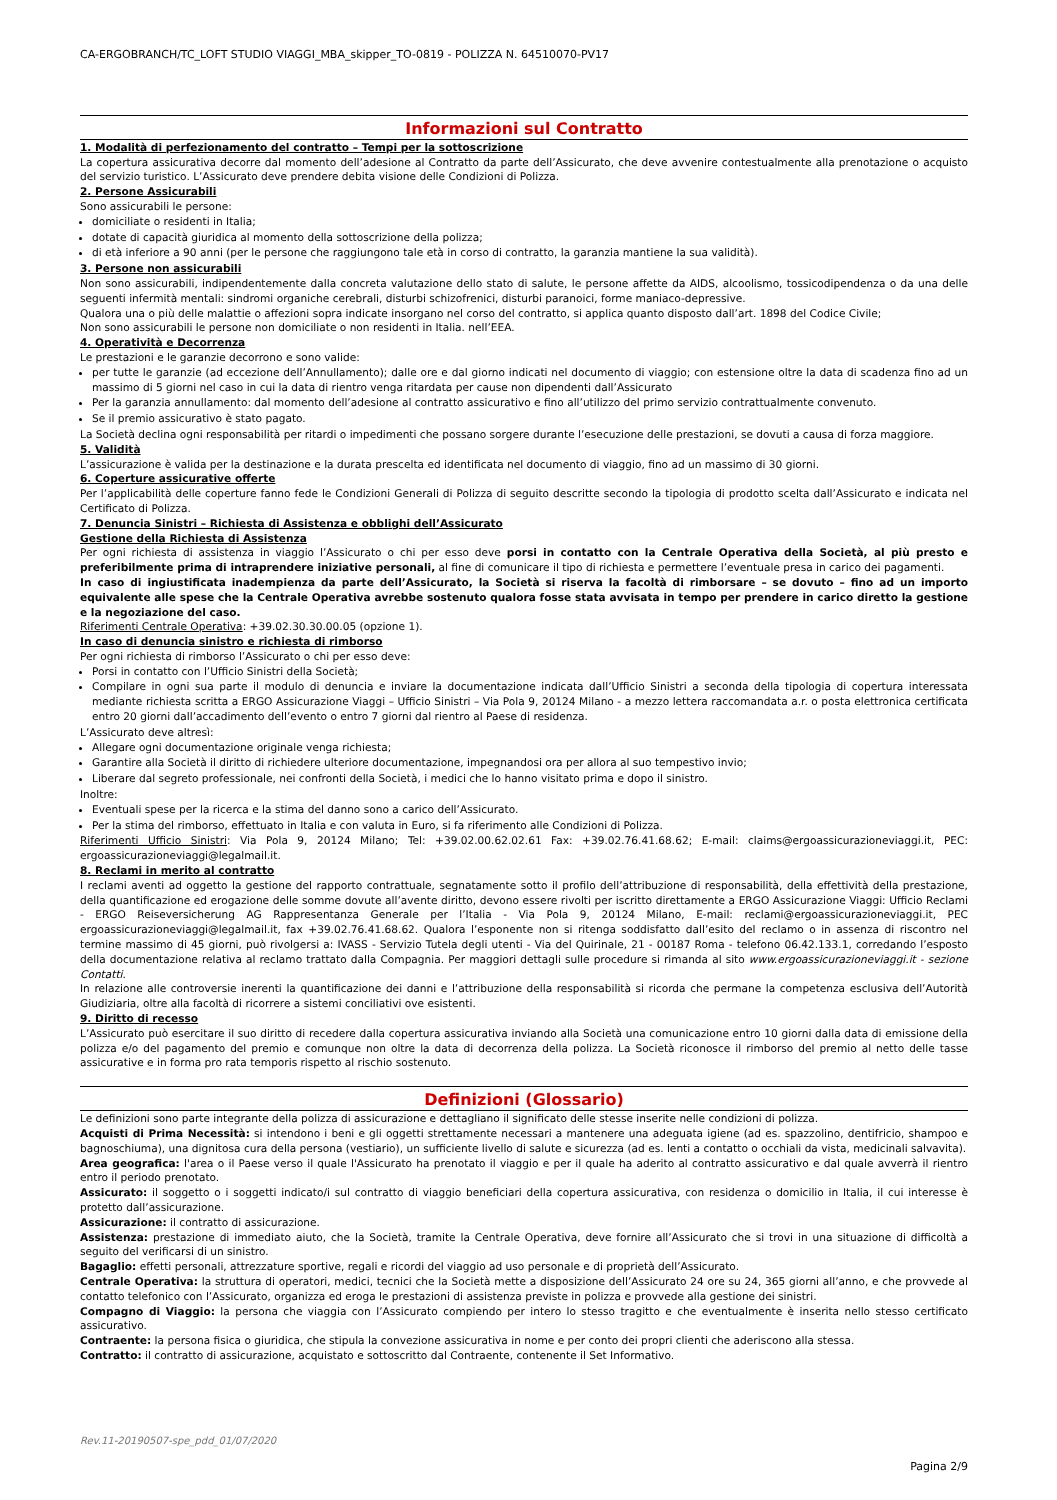CA-ERGOBRANCH/TC_LOFT STUDIO VIAGGI_MBA_skipper_TO-0819 - POLIZZA N. 64510070-PV17
Informazioni sul Contratto
1. Modalità di perfezionamento del contratto – Tempi per la sottoscrizione
La copertura assicurativa decorre dal momento dell’adesione al Contratto da parte dell’Assicurato, che deve avvenire contestualmente alla prenotazione o acquisto del servizio turistico. L’Assicurato deve prendere debita visione delle Condizioni di Polizza.
2. Persone Assicurabili
Sono assicurabili le persone:
domiciliate o residenti in Italia;
dotate di capacità giuridica al momento della sottoscrizione della polizza;
di età inferiore a 90 anni (per le persone che raggiungono tale età in corso di contratto, la garanzia mantiene la sua validità).
3. Persone non assicurabili
Non sono assicurabili, indipendentemente dalla concreta valutazione dello stato di salute, le persone affette da AIDS, alcoolismo, tossicodipendenza o da una delle seguenti infermità mentali: sindromi organiche cerebrali, disturbi schizofrenici, disturbi paranoici, forme maniaco-depressive.
Qualora una o più delle malattie o affezioni sopra indicate insorgano nel corso del contratto, si applica quanto disposto dall’art. 1898 del Codice Civile;
Non sono assicurabili le persone non domiciliate o non residenti in Italia. nell’EEA.
4. Operatività e Decorrenza
Le prestazioni e le garanzie decorrono e sono valide:
per tutte le garanzie (ad eccezione dell’Annullamento); dalle ore e dal giorno indicati nel documento di viaggio; con estensione oltre la data di scadenza fino ad un massimo di 5 giorni nel caso in cui la data di rientro venga ritardata per cause non dipendenti dall’Assicurato
Per la garanzia annullamento: dal momento dell’adesione al contratto assicurativo e fino all’utilizzo del primo servizio contrattualmente convenuto.
Se il premio assicurativo è stato pagato.
La Società declina ogni responsabilità per ritardi o impedimenti che possano sorgere durante l’esecuzione delle prestazioni, se dovuti a causa di forza maggiore.
5. Validità
L’assicurazione è valida per la destinazione e la durata prescelta ed identificata nel documento di viaggio, fino ad un massimo di 30 giorni.
6. Coperture assicurative offerte
Per l’applicabilità delle coperture fanno fede le Condizioni Generali di Polizza di seguito descritte secondo la tipologia di prodotto scelta dall’Assicurato e indicata nel Certificato di Polizza.
7. Denuncia Sinistri – Richiesta di Assistenza e obblighi dell’Assicurato
Gestione della Richiesta di Assistenza
Per ogni richiesta di assistenza in viaggio l’Assicurato o chi per esso deve porsi in contatto con la Centrale Operativa della Società, al più presto e preferibilmente prima di intraprendere iniziative personali, al fine di comunicare il tipo di richiesta e permettere l’eventuale presa in carico dei pagamenti.
In caso di ingiustificata inadempienza da parte dell’Assicurato, la Società si riserva la facoltà di rimborsare – se dovuto – fino ad un importo equivalente alle spese che la Centrale Operativa avrebbe sostenuto qualora fosse stata avvisata in tempo per prendere in carico diretto la gestione e la negoziazione del caso.
Riferimenti Centrale Operativa: +39.02.30.30.00.05 (opzione 1).
In caso di denuncia sinistro e richiesta di rimborso
Per ogni richiesta di rimborso l’Assicurato o chi per esso deve:
Porsi in contatto con l’Ufficio Sinistri della Società;
Compilare in ogni sua parte il modulo di denuncia e inviare la documentazione indicata dall’Ufficio Sinistri a seconda della tipologia di copertura interessata mediante richiesta scritta a ERGO Assicurazione Viaggi – Ufficio Sinistri – Via Pola 9, 20124 Milano - a mezzo lettera raccomandata a.r. o posta elettronica certificata entro 20 giorni dall’accadimento dell’evento o entro 7 giorni dal rientro al Paese di residenza.
L’Assicurato deve altresì:
Allegare ogni documentazione originale venga richiesta;
Garantire alla Società il diritto di richiedere ulteriore documentazione, impegnandosi ora per allora al suo tempestivo invio;
Liberare dal segreto professionale, nei confronti della Società, i medici che lo hanno visitato prima e dopo il sinistro.
Inoltre:
Eventuali spese per la ricerca e la stima del danno sono a carico dell’Assicurato.
Per la stima del rimborso, effettuato in Italia e con valuta in Euro, si fa riferimento alle Condizioni di Polizza.
Riferimenti Ufficio Sinistri: Via Pola 9, 20124 Milano; Tel: +39.02.00.62.02.61 Fax: +39.02.76.41.68.62; E-mail: claims@ergoassicurazioneviaggi.it, PEC: ergoassicurazioneviaggi@legalmail.it.
8. Reclami in merito al contratto
I reclami aventi ad oggetto la gestione del rapporto contrattuale, segnatamente sotto il profilo dell’attribuzione di responsabilità, della effettività della prestazione, della quantificazione ed erogazione delle somme dovute all’avente diritto, devono essere rivolti per iscritto direttamente a ERGO Assicurazione Viaggi: Ufficio Reclami - ERGO Reiseversicherung AG Rappresentanza Generale per l’Italia - Via Pola 9, 20124 Milano, E-mail: reclami@ergoassicurazioneviaggi.it, PEC ergoassicurazioneviaggi@legalmail.it, fax +39.02.76.41.68.62. Qualora l’esponente non si ritenga soddisfatto dall’esito del reclamo o in assenza di riscontro nel termine massimo di 45 giorni, può rivolgersi a: IVASS - Servizio Tutela degli utenti - Via del Quirinale, 21 - 00187 Roma - telefono 06.42.133.1, corredando l’esposto della documentazione relativa al reclamo trattato dalla Compagnia. Per maggiori dettagli sulle procedure si rimanda al sito www.ergoassicurazioneviaggi.it - sezione Contatti.
In relazione alle controversie inerenti la quantificazione dei danni e l’attribuzione della responsabilità si ricorda che permane la competenza esclusiva dell’Autorità Giudiziaria, oltre alla facoltà di ricorrere a sistemi conciliativi ove esistenti.
9. Diritto di recesso
L’Assicurato può esercitare il suo diritto di recedere dalla copertura assicurativa inviando alla Società una comunicazione entro 10 giorni dalla data di emissione della polizza e/o del pagamento del premio e comunque non oltre la data di decorrenza della polizza. La Società riconosce il rimborso del premio al netto delle tasse assicurative e in forma pro rata temporis rispetto al rischio sostenuto.
Definizioni (Glossario)
Le definizioni sono parte integrante della polizza di assicurazione e dettagliano il significato delle stesse inserite nelle condizioni di polizza.
Acquisti di Prima Necessità: si intendono i beni e gli oggetti strettamente necessari a mantenere una adeguata igiene (ad es. spazzolino, dentifricio, shampoo e bagnoschiuma), una dignitosa cura della persona (vestiario), un sufficiente livello di salute e sicurezza (ad es. lenti a contatto o occhiali da vista, medicinali salvavita).
Area geografica: l'area o il Paese verso il quale l'Assicurato ha prenotato il viaggio e per il quale ha aderito al contratto assicurativo e dal quale avverrà il rientro entro il periodo prenotato.
Assicurato: il soggetto o i soggetti indicato/i sul contratto di viaggio beneficiari della copertura assicurativa, con residenza o domicilio in Italia, il cui interesse è protetto dall’assicurazione.
Assicurazione: il contratto di assicurazione.
Assistenza: prestazione di immediato aiuto, che la Società, tramite la Centrale Operativa, deve fornire all’Assicurato che si trovi in una situazione di difficoltà a seguito del verificarsi di un sinistro.
Bagaglio: effetti personali, attrezzature sportive, regali e ricordi del viaggio ad uso personale e di proprietà dell’Assicurato.
Centrale Operativa: la struttura di operatori, medici, tecnici che la Società mette a disposizione dell’Assicurato 24 ore su 24, 365 giorni all’anno, e che provvede al contatto telefonico con l’Assicurato, organizza ed eroga le prestazioni di assistenza previste in polizza e provvede alla gestione dei sinistri.
Compagno di Viaggio: la persona che viaggia con l’Assicurato compiendo per intero lo stesso tragitto e che eventualmente è inserita nello stesso certificato assicurativo.
Contraente: la persona fisica o giuridica, che stipula la convezione assicurativa in nome e per conto dei propri clienti che aderiscono alla stessa.
Contratto: il contratto di assicurazione, acquistato e sottoscritto dal Contraente, contenente il Set Informativo.
Rev.11-20190507-spe_pdd_01/07/2020
Pagina 2/9